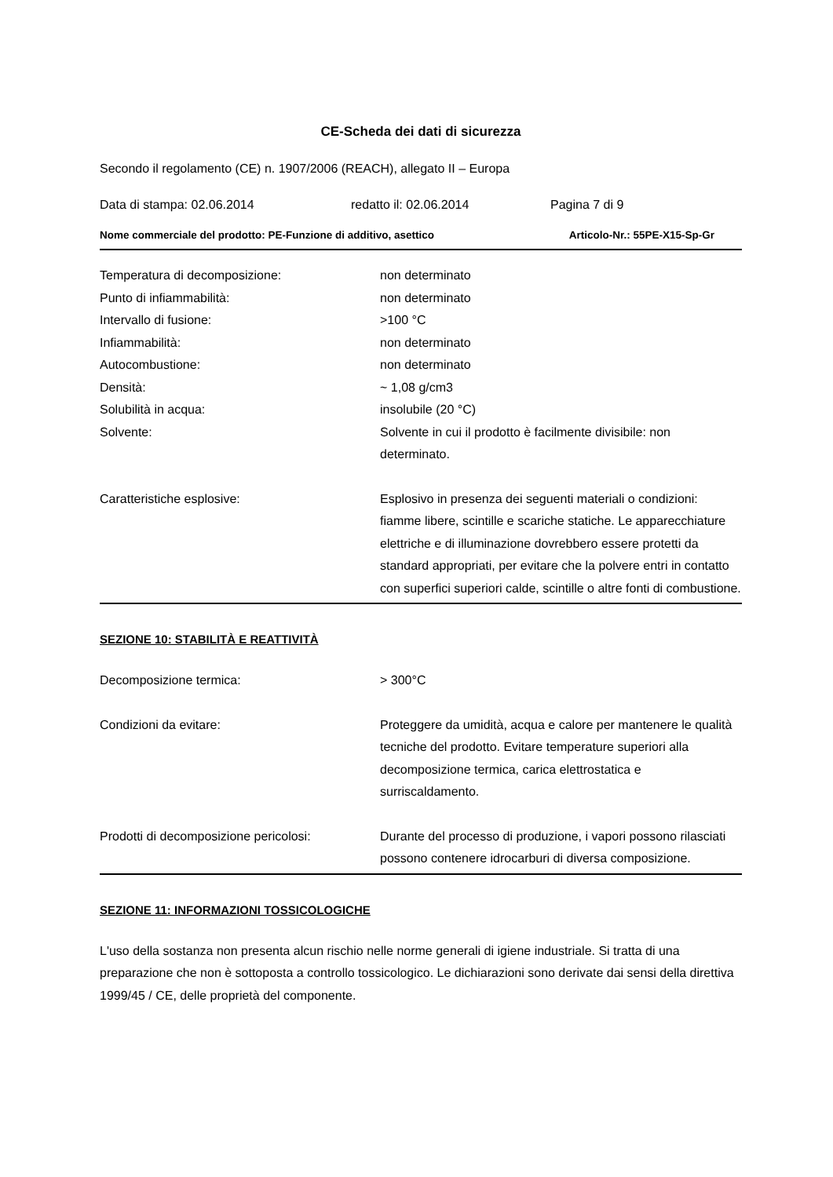CE-Scheda dei dati di sicurezza
Secondo il regolamento (CE) n. 1907/2006 (REACH), allegato II – Europa
Data di stampa: 02.06.2014 redatto il: 02.06.2014 Pagina 7 di 9
Nome commerciale del prodotto: PE-Funzione di additivo, asettico Articolo-Nr.: 55PE-X15-Sp-Gr
Temperatura di decomposizione: non determinato
Punto di infiammabilità: non determinato
Intervallo di fusione: >100 °C
Infiammabilità: non determinato
Autocombustione: non determinato
Densità: ~ 1,08 g/cm3
Solubilità in acqua: insolubile (20 °C)
Solvente: Solvente in cui il prodotto è facilmente divisibile: non determinato.
Caratteristiche esplosive: Esplosivo in presenza dei seguenti materiali o condizioni: fiamme libere, scintille e scariche statiche. Le apparecchiature elettriche e di illuminazione dovrebbero essere protetti da standard appropriati, per evitare che la polvere entri in contatto con superfici superiori calde, scintille o altre fonti di combustione.
SEZIONE 10: STABILITÀ E REATTIVITÀ
Decomposizione termica: > 300°C
Condizioni da evitare: Proteggere da umidità, acqua e calore per mantenere le qualità tecniche del prodotto. Evitare temperature superiori alla decomposizione termica, carica elettrostatica e surriscaldamento.
Prodotti di decomposizione pericolosi:
Durante del processo di produzione, i vapori possono rilasciati possono contenere idrocarburi di diversa composizione.
SEZIONE 11: INFORMAZIONI TOSSICOLOGICHE
L'uso della sostanza non presenta alcun rischio nelle norme generali di igiene industriale. Si tratta di una preparazione che non è sottoposta a controllo tossicologico. Le dichiarazioni sono derivate dai sensi della direttiva 1999/45 / CE, delle proprietà del componente.